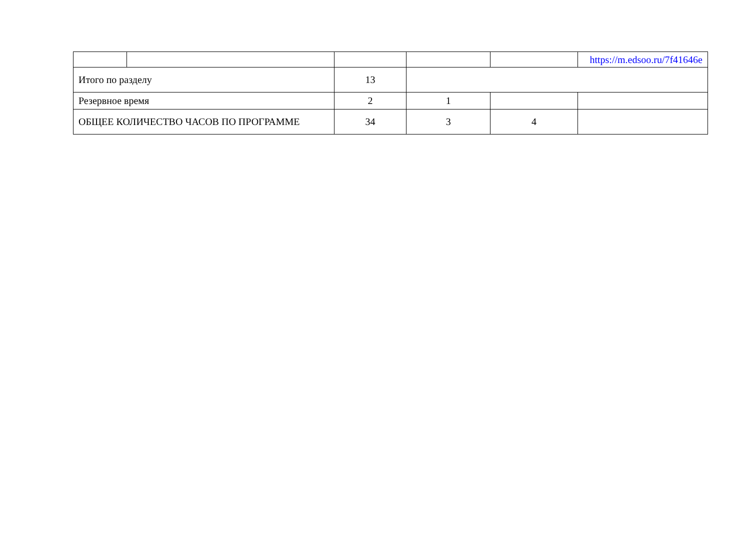| | | | | | https://m.edsoo.ru/7f41646e |
| Итого по разделу | | 13 | | | |
| Резервное время | | 2 | 1 | | |
| ОБЩЕЕ КОЛИЧЕСТВО ЧАСОВ ПО ПРОГРАММЕ | | 34 | 3 | 4 | |